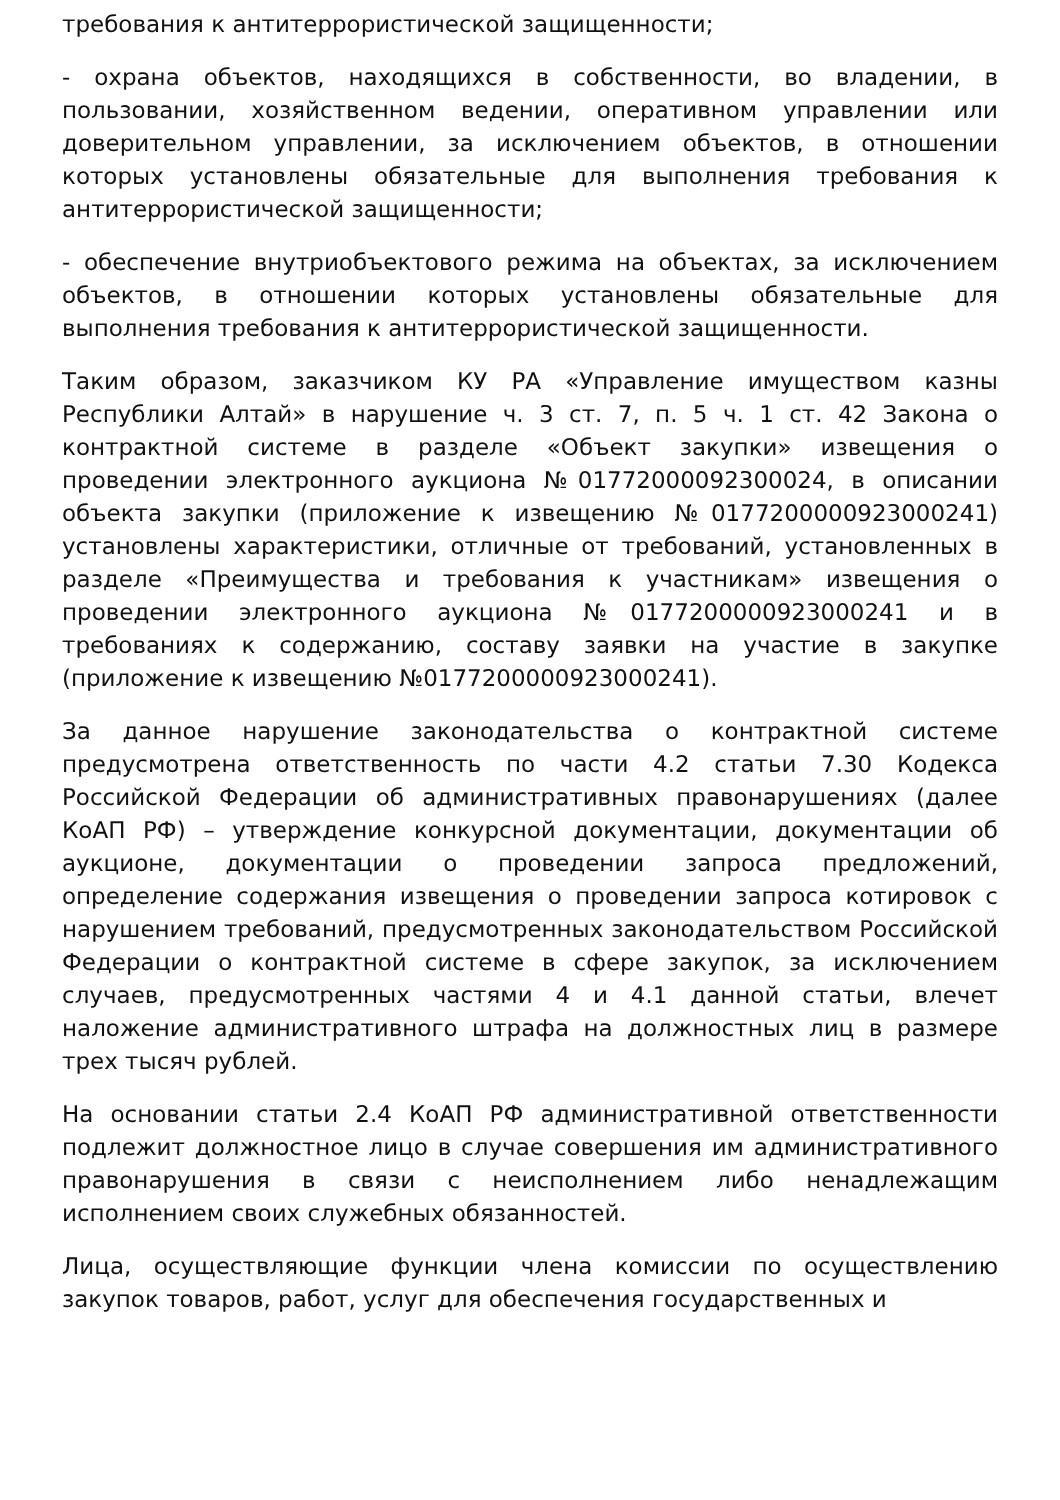требования к антитеррористической защищенности;
- охрана объектов, находящихся в собственности, во владении, в пользовании, хозяйственном ведении, оперативном управлении или доверительном управлении, за исключением объектов, в отношении которых установлены обязательные для выполнения требования к антитеррористической защищенности;
- обеспечение внутриобъектового режима на объектах, за исключением объектов, в отношении которых установлены обязательные для выполнения требования к антитеррористической защищенности.
Таким образом, заказчиком КУ РА «Управление имуществом казны Республики Алтай» в нарушение ч. 3 ст. 7, п. 5 ч. 1 ст. 42 Закона о контрактной системе в разделе «Объект закупки» извещения о проведении электронного аукциона №01772000092300024, в описании объекта закупки (приложение к извещению №0177200000923000241) установлены характеристики, отличные от требований, установленных в разделе «Преимущества и требования к участникам» извещения о проведении электронного аукциона №0177200000923000241 и в требованиях к содержанию, составу заявки на участие в закупке (приложение к извещению №0177200000923000241).
За данное нарушение законодательства о контрактной системе предусмотрена ответственность по части 4.2 статьи 7.30 Кодекса Российской Федерации об административных правонарушениях (далее КоАП РФ) – утверждение конкурсной документации, документации об аукционе, документации о проведении запроса предложений, определение содержания извещения о проведении запроса котировок с нарушением требований, предусмотренных законодательством Российской Федерации о контрактной системе в сфере закупок, за исключением случаев, предусмотренных частями 4 и 4.1 данной статьи, влечет наложение административного штрафа на должностных лиц в размере трех тысяч рублей.
На основании статьи 2.4 КоАП РФ административной ответственности подлежит должностное лицо в случае совершения им административного правонарушения в связи с неисполнением либо ненадлежащим исполнением своих служебных обязанностей.
Лица, осуществляющие функции члена комиссии по осуществлению закупок товаров, работ, услуг для обеспечения государственных и